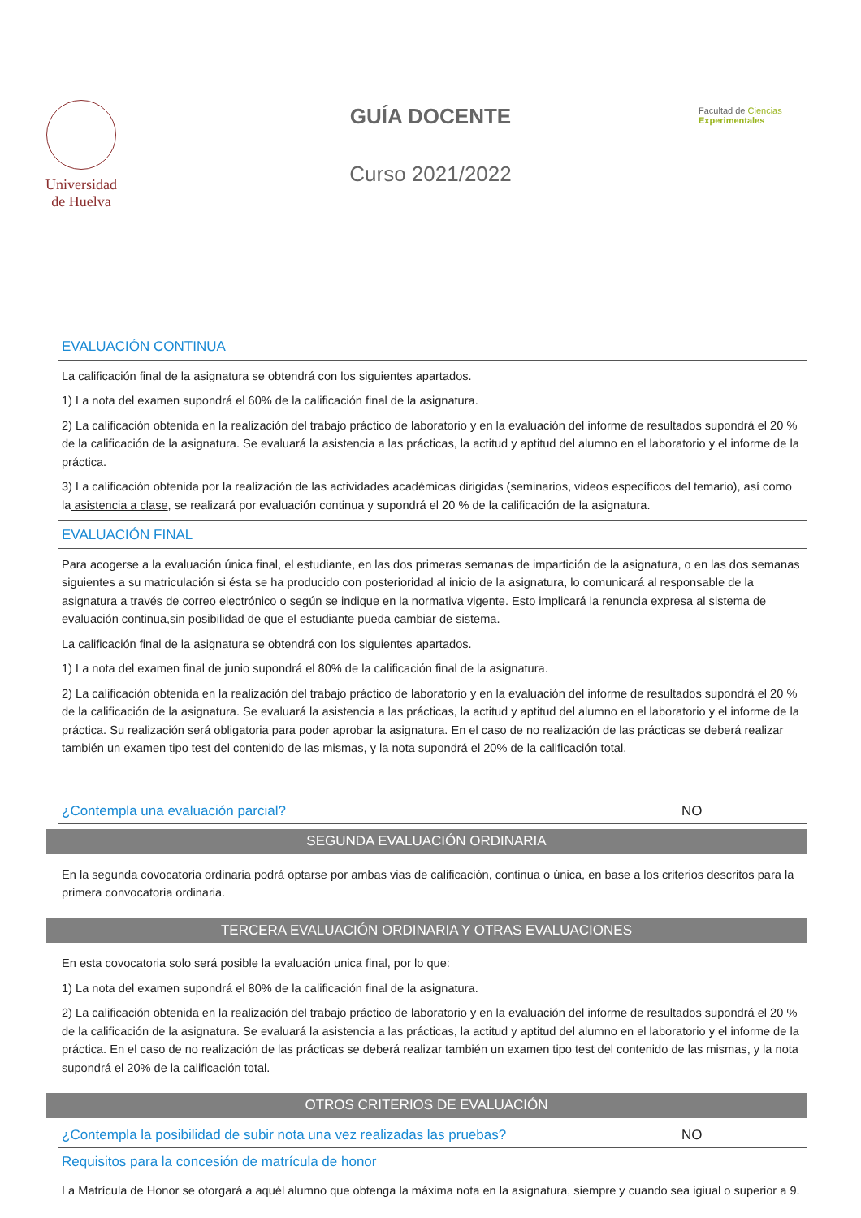Universidad
de Huelva
GUÍA DOCENTE
Curso 2021/2022
Facultad de Ciencias
Experimentales
EVALUACIÓN CONTINUA
La calificación final de la asignatura se obtendrá con los siguientes apartados.
1) La nota del examen supondrá el 60% de la calificación final de la asignatura.
2) La calificación obtenida en la realización del trabajo práctico de laboratorio y en la evaluación del informe de resultados supondrá el 20 % de la calificación de la asignatura. Se evaluará la asistencia a las prácticas, la actitud y aptitud del alumno en el laboratorio y el informe de la práctica.
3) La calificación obtenida por la realización de las actividades académicas dirigidas (seminarios, videos específicos del temario), así como la asistencia a clase, se realizará por evaluación continua y supondrá el 20 % de la calificación de la asignatura.
EVALUACIÓN FINAL
Para acogerse a la evaluación única final, el estudiante, en las dos primeras semanas de impartición de la asignatura, o en las dos semanas siguientes a su matriculación si ésta se ha producido con posterioridad al inicio de la asignatura, lo comunicará al responsable de la asignatura a través de correo electrónico o según se indique en la normativa vigente. Esto implicará la renuncia expresa al sistema de evaluación continua,sin posibilidad de que el estudiante pueda cambiar de sistema.
La calificación final de la asignatura se obtendrá con los siguientes apartados.
1) La nota del examen final de junio supondrá el 80% de la calificación final de la asignatura.
2) La calificación obtenida en la realización del trabajo práctico de laboratorio y en la evaluación del informe de resultados supondrá el 20 % de la calificación de la asignatura. Se evaluará la asistencia a las prácticas, la actitud y aptitud del alumno en el laboratorio y el informe de la práctica. Su realización será obligatoria para poder aprobar la asignatura. En el caso de no realización de las prácticas se deberá realizar también un examen tipo test del contenido de las mismas, y la nota supondrá el 20% de la calificación total.
¿Contempla una evaluación parcial? NO
SEGUNDA EVALUACIÓN ORDINARIA
En la segunda covocatoria ordinaria podrá optarse por ambas vias de calificación, continua o única, en base a los criterios descritos para la primera convocatoria ordinaria.
TERCERA EVALUACIÓN ORDINARIA Y OTRAS EVALUACIONES
En esta covocatoria solo será posible la evaluación unica final, por lo que:
1) La nota del examen supondrá el 80% de la calificación final de la asignatura.
2) La calificación obtenida en la realización del trabajo práctico de laboratorio y en la evaluación del informe de resultados supondrá el 20 % de la calificación de la asignatura. Se evaluará la asistencia a las prácticas, la actitud y aptitud del alumno en el laboratorio y el informe de la práctica. En el caso de no realización de las prácticas se deberá realizar también un examen tipo test del contenido de las mismas, y la nota supondrá el 20% de la calificación total.
OTROS CRITERIOS DE EVALUACIÓN
¿Contempla la posibilidad de subir nota una vez realizadas las pruebas? NO
Requisitos para la concesión de matrícula de honor
La Matrícula de Honor se otorgará a aquél alumno que obtenga la máxima nota en la asignatura, siempre y cuando sea igiual o superior a 9.